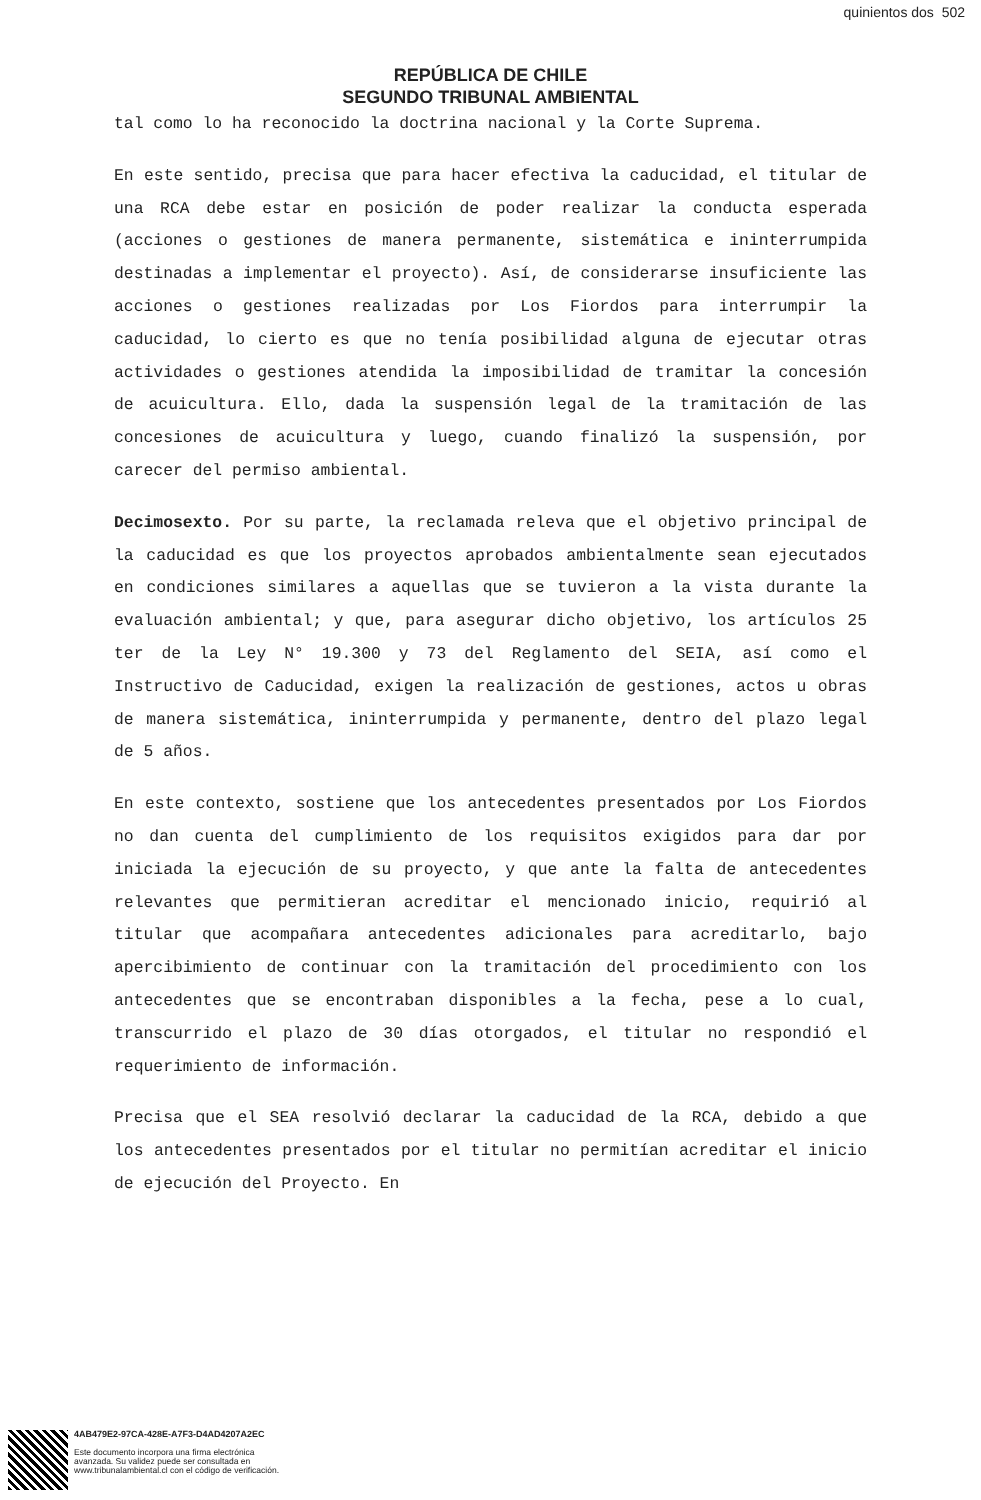quinientos dos 502
REPÚBLICA DE CHILE
SEGUNDO TRIBUNAL AMBIENTAL
tal como lo ha reconocido la doctrina nacional y la Corte Suprema.
En este sentido, precisa que para hacer efectiva la caducidad, el titular de una RCA debe estar en posición de poder realizar la conducta esperada (acciones o gestiones de manera permanente, sistemática e ininterrumpida destinadas a implementar el proyecto). Así, de considerarse insuficiente las acciones o gestiones realizadas por Los Fiordos para interrumpir la caducidad, lo cierto es que no tenía posibilidad alguna de ejecutar otras actividades o gestiones atendida la imposibilidad de tramitar la concesión de acuicultura. Ello, dada la suspensión legal de la tramitación de las concesiones de acuicultura y luego, cuando finalizó la suspensión, por carecer del permiso ambiental.
Decimosexto. Por su parte, la reclamada releva que el objetivo principal de la caducidad es que los proyectos aprobados ambientalmente sean ejecutados en condiciones similares a aquellas que se tuvieron a la vista durante la evaluación ambiental; y que, para asegurar dicho objetivo, los artículos 25 ter de la Ley N° 19.300 y 73 del Reglamento del SEIA, así como el Instructivo de Caducidad, exigen la realización de gestiones, actos u obras de manera sistemática, ininterrumpida y permanente, dentro del plazo legal de 5 años.
En este contexto, sostiene que los antecedentes presentados por Los Fiordos no dan cuenta del cumplimiento de los requisitos exigidos para dar por iniciada la ejecución de su proyecto, y que ante la falta de antecedentes relevantes que permitieran acreditar el mencionado inicio, requirió al titular que acompañara antecedentes adicionales para acreditarlo, bajo apercibimiento de continuar con la tramitación del procedimiento con los antecedentes que se encontraban disponibles a la fecha, pese a lo cual, transcurrido el plazo de 30 días otorgados, el titular no respondió el requerimiento de información.
Precisa que el SEA resolvió declarar la caducidad de la RCA, debido a que los antecedentes presentados por el titular no permitían acreditar el inicio de ejecución del Proyecto. En
4AB479E2-97CA-428E-A7F3-D4AD4207A2EC
Este documento incorpora una firma electrónica
avanzada. Su validez puede ser consultada en
www.tribunalambiental.cl con el código de verificación.